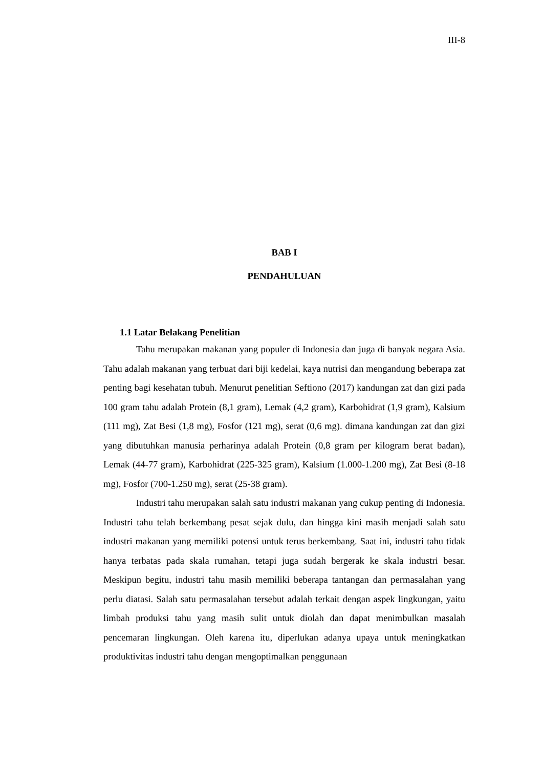III-8
BAB I
PENDAHULUAN
1.1 Latar Belakang Penelitian
Tahu merupakan makanan yang populer di Indonesia dan juga di banyak negara Asia. Tahu adalah makanan yang terbuat dari biji kedelai, kaya nutrisi dan mengandung beberapa zat penting bagi kesehatan tubuh. Menurut penelitian Seftiono (2017) kandungan zat dan gizi pada 100 gram tahu adalah Protein (8,1 gram), Lemak (4,2 gram), Karbohidrat (1,9 gram), Kalsium (111 mg), Zat Besi (1,8 mg), Fosfor (121 mg), serat (0,6 mg). dimana kandungan zat dan gizi yang dibutuhkan manusia perharinya adalah Protein (0,8 gram per kilogram berat badan), Lemak (44-77 gram), Karbohidrat (225-325 gram), Kalsium (1.000-1.200 mg), Zat Besi (8-18 mg), Fosfor (700-1.250 mg), serat (25-38 gram).
Industri tahu merupakan salah satu industri makanan yang cukup penting di Indonesia. Industri tahu telah berkembang pesat sejak dulu, dan hingga kini masih menjadi salah satu industri makanan yang memiliki potensi untuk terus berkembang. Saat ini, industri tahu tidak hanya terbatas pada skala rumahan, tetapi juga sudah bergerak ke skala industri besar. Meskipun begitu, industri tahu masih memiliki beberapa tantangan dan permasalahan yang perlu diatasi. Salah satu permasalahan tersebut adalah terkait dengan aspek lingkungan, yaitu limbah produksi tahu yang masih sulit untuk diolah dan dapat menimbulkan masalah pencemaran lingkungan. Oleh karena itu, diperlukan adanya upaya untuk meningkatkan produktivitas industri tahu dengan mengoptimalkan penggunaan